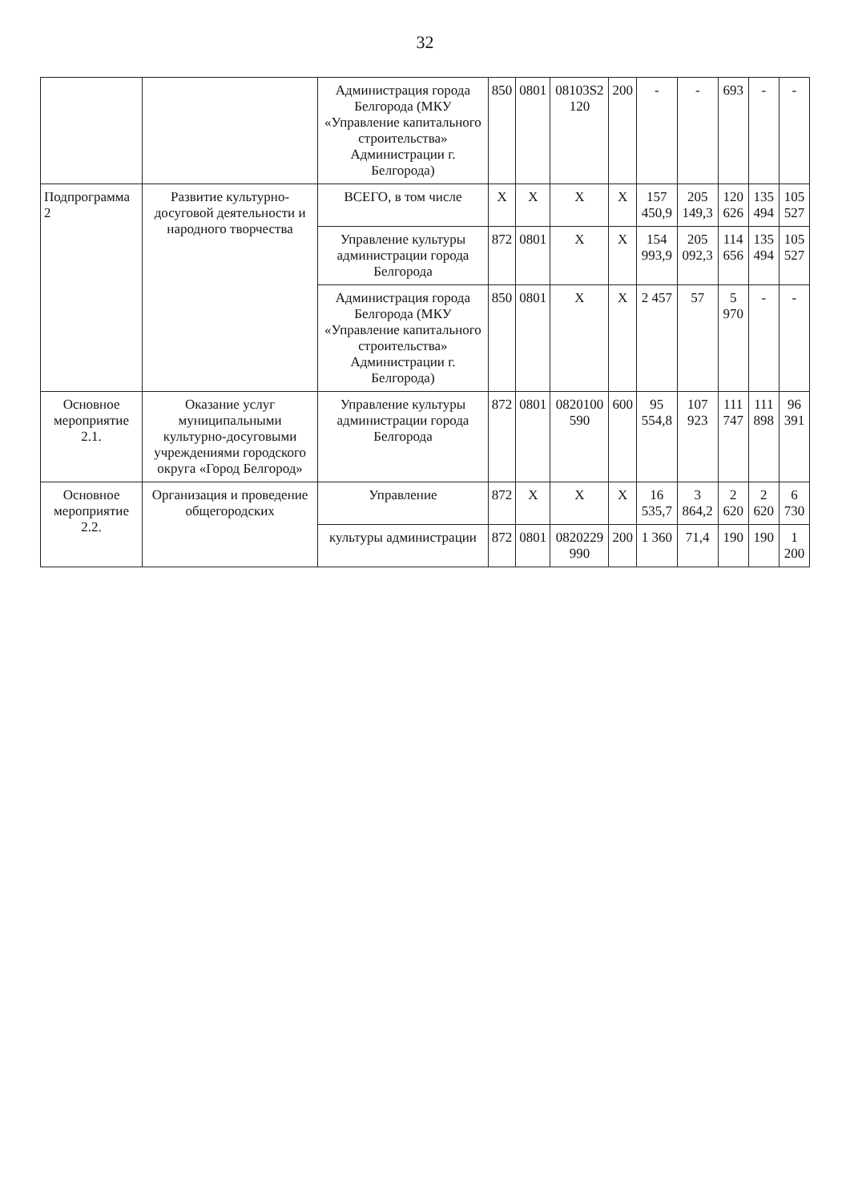32
| | | Администрация города Белгорода (МКУ «Управление капитального строительства» Администрации г. Белгорода) | 850 | 0801 | 08103S2 120 | 200 | - | - | 693 | - | - |
| Подпрограмма 2 | Развитие культурно-досуговой деятельности и народного творчества | ВСЕГО, в том числе | Х | Х | Х | Х | 157 450,9 | 205 149,3 | 120 626 | 135 494 | 105 527 |
| | | Управление культуры администрации города Белгорода | 872 | 0801 | Х | Х | 154 993,9 | 205 092,3 | 114 656 | 135 494 | 105 527 |
| | | Администрация города Белгорода (МКУ «Управление капитального строительства» Администрации г. Белгорода) | 850 | 0801 | Х | Х | 2 457 | 57 | 5 970 | - | - |
| Основное мероприятие 2.1. | Оказание услуг муниципальными культурно-досуговыми учреждениями городского округа «Город Белгород» | Управление культуры администрации города Белгорода | 872 | 0801 | 0820100 590 | 600 | 95 554,8 | 107 923 | 111 747 | 111 898 | 96 391 |
| Основное мероприятие 2.2. | Организация и проведение общегородских | Управление | 872 | Х | Х | Х | 16 535,7 | 3 864,2 | 2 620 | 2 620 | 6 730 |
| | | культуры администрации | 872 | 0801 | 0820229 990 | 200 | 1 360 | 71,4 | 190 | 190 | 1 200 |